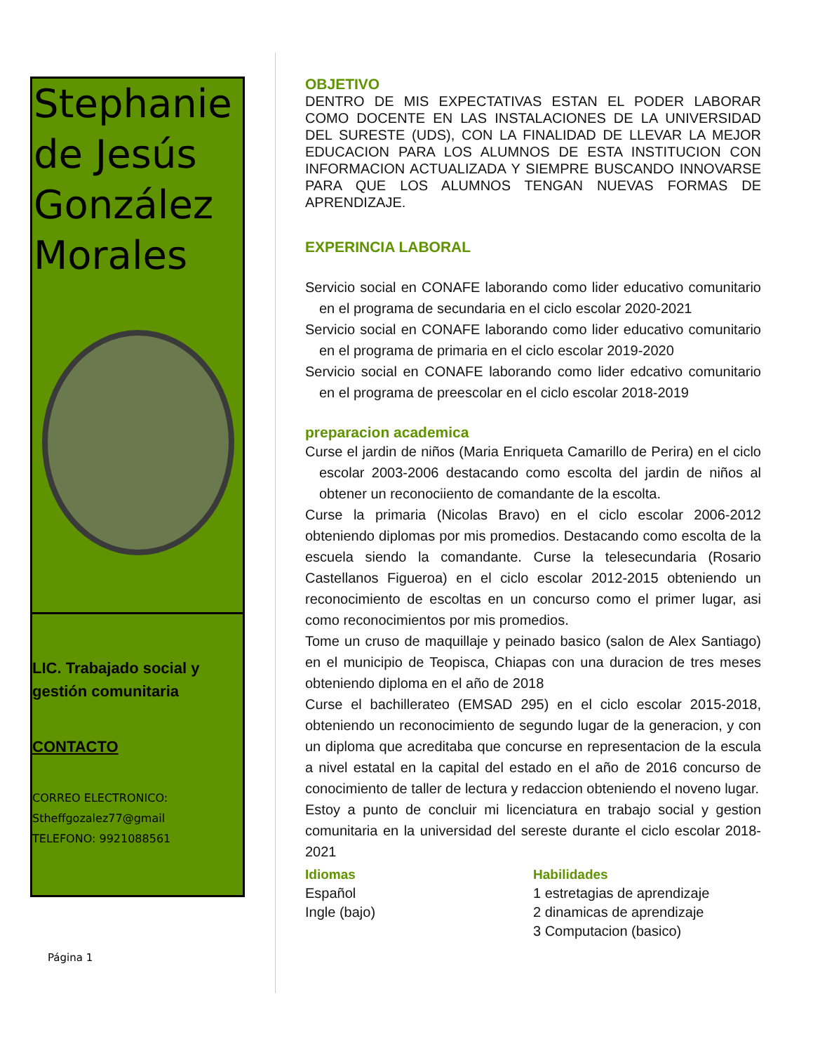Stephanie de Jesús González Morales
LIC. Trabajado social y gestión comunitaria
CONTACTO
CORREO ELECTRONICO:
Stheffgozalez77@gmail
TELEFONO: 9921088561
Página 1
OBJETIVO
DENTRO DE MIS EXPECTATIVAS ESTAN EL PODER LABORAR COMO DOCENTE EN LAS INSTALACIONES DE LA UNIVERSIDAD DEL SURESTE (UDS), CON LA FINALIDAD DE LLEVAR LA MEJOR EDUCACION PARA LOS ALUMNOS DE ESTA INSTITUCION CON INFORMACION ACTUALIZADA Y SIEMPRE BUSCANDO INNOVARSE PARA QUE LOS ALUMNOS TENGAN NUEVAS FORMAS DE APRENDIZAJE.
EXPERINCIA LABORAL
Servicio social en CONAFE laborando como lider educativo comunitario en el programa de secundaria en el ciclo escolar 2020-2021
Servicio social en CONAFE laborando como lider educativo comunitario en el programa de primaria en el ciclo escolar 2019-2020
Servicio social en CONAFE laborando como lider edcativo comunitario en el programa de preescolar en el ciclo escolar 2018-2019
preparacion academica
Curse el jardin de niños (Maria Enriqueta Camarillo de Perira) en el ciclo escolar 2003-2006 destacando como escolta del jardin de niños al obtener un reconociiento de comandante de la escolta.
Curse la primaria (Nicolas Bravo) en el ciclo escolar 2006-2012 obteniendo diplomas por mis promedios. Destacando como escolta de la escuela siendo la comandante. Curse la telesecundaria (Rosario Castellanos Figueroa) en el ciclo escolar 2012-2015 obteniendo un reconocimiento de escoltas en un concurso como el primer lugar, asi como reconocimientos por mis promedios.
Tome un cruso de maquillaje y peinado basico (salon de Alex Santiago) en el municipio de Teopisca, Chiapas con una duracion de tres meses obteniendo diploma en el año de 2018
Curse el bachillerateo (EMSAD 295) en el ciclo escolar 2015-2018, obteniendo un reconocimiento de segundo lugar de la generacion, y con un diploma que acreditaba que concurse en representacion de la escula a nivel estatal en la capital del estado en el año de 2016 concurso de conocimiento de taller de lectura y redaccion obteniendo el noveno lugar.
Estoy a punto de concluir mi licenciatura en trabajo social y gestion comunitaria en la universidad del sereste durante el ciclo escolar 2018-2021
Idiomas
Español
Ingle (bajo)
Habilidades
1 estretagias de aprendizaje
2 dinamicas de aprendizaje
3 Computacion (basico)